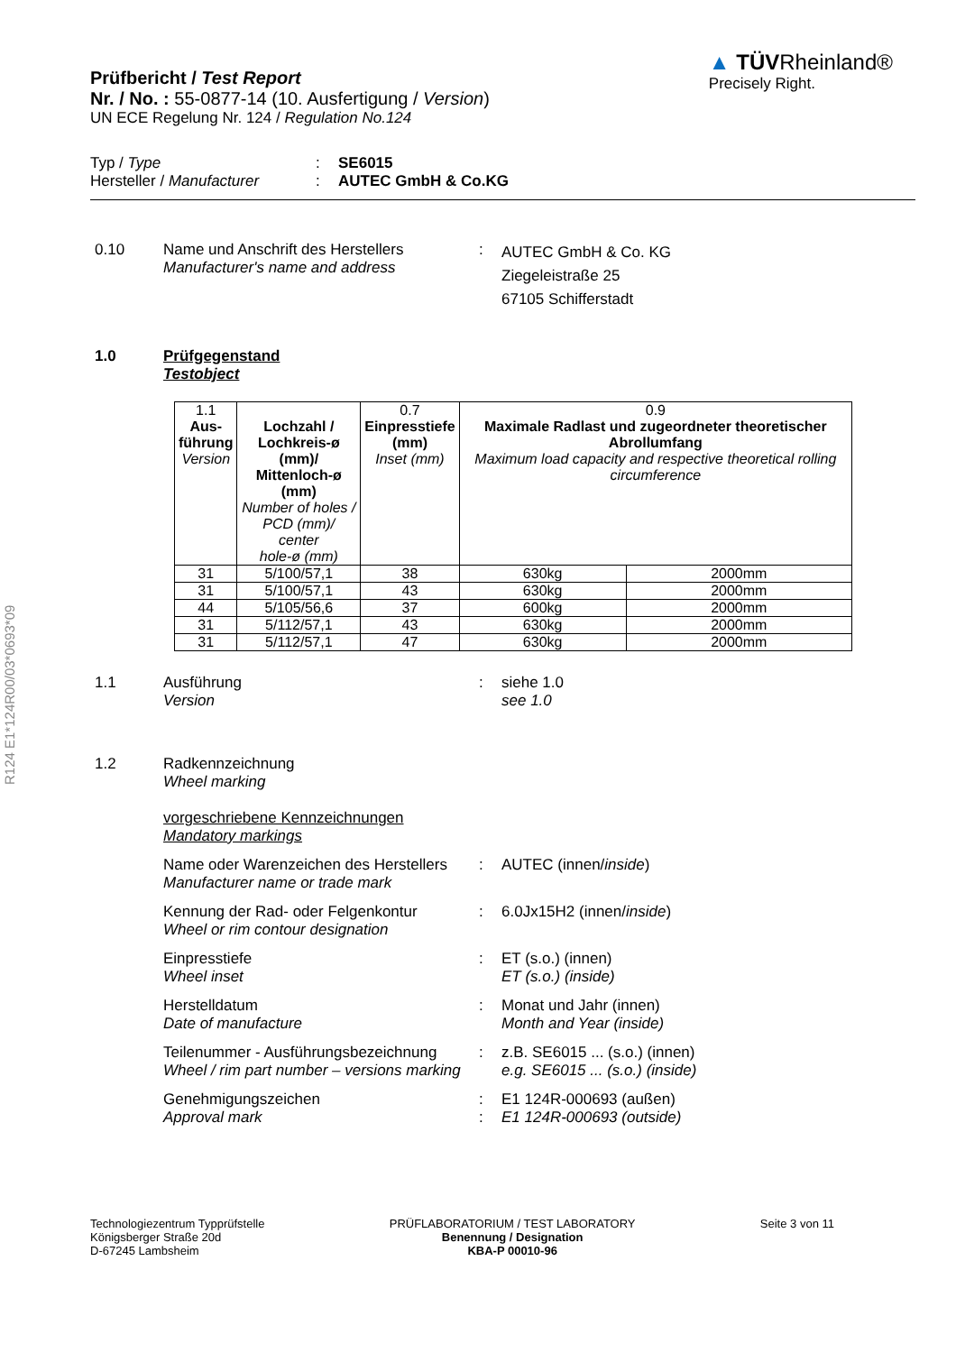R124 E1*124R00/03*0693*09
Prüfbericht / Test Report
Nr. / No. : 55-0877-14 (10. Ausfertigung / Version)
UN ECE Regelung Nr. 124 / Regulation No.124
▲ TÜVRheinland®
Precisely Right.
Typ / Type : SE6015
Hersteller / Manufacturer
: AUTEC GmbH & Co.KG
0.10 Name und Anschrift des Herstellers
Manufacturer's name and address
:
AUTEC GmbH & Co. KG
Ziegeleistraße 25
67105 Schifferstadt
1.0 Prüfgegenstand
Testobject
| 1.1 Aus- führung Version | Lochzahl / Lochkreis-ø (mm)/ Mittenloch-ø (mm) Number of holes / PCD (mm)/ center hole-ø (mm) | 0.7 Einpresstiefe (mm) Inset (mm) | 0.9 Maximale Radlast und zugeordneter theoretischer Abrollumfang Maximum load capacity and respective theoretical rolling circumference | |
| --- | --- | --- | --- | --- |
| 31 | 5/100/57,1 | 38 | 630kg | 2000mm |
| 31 | 5/100/57,1 | 43 | 630kg | 2000mm |
| 44 | 5/105/56,6 | 37 | 600kg | 2000mm |
| 31 | 5/112/57,1 | 43 | 630kg | 2000mm |
| 31 | 5/112/57,1 | 47 | 630kg | 2000mm |
1.1 Ausführung
Version
: siehe 1.0
see 1.0
1.2 Radkennzeichnung
Wheel marking
vorgeschriebene Kennzeichnungen
Mandatory markings
Name oder Warenzeichen des Herstellers
Manufacturer name or trade mark
: AUTEC (innen/inside)
Kennung der Rad- oder Felgenkontur
Wheel or rim contour designation
: 6.0Jx15H2 (innen/inside)
Einpresstiefe
Wheel inset
: ET (s.o.) (innen)
ET (s.o.) (inside)
Herstelldatum
Date of manufacture
: Monat und Jahr (innen)
Month and Year (inside)
Teilenummer - Ausführungsbezeichnung
Wheel / rim part number – versions marking
: z.B. SE6015 ... (s.o.) (innen)
e.g. SE6015 ... (s.o.) (inside)
Genehmigungszeichen
Approval mark
:
:
E1 124R-000693 (außen)
E1 124R-000693 (outside)
Technologiezentrum Typprüfstelle
Königsberger Straße 20d
D-67245 Lambsheim
PRÜFLABORATORIUM / TEST LABORATORY
Benennung / Designation
KBA-P 00010-96
Seite 3 von 11